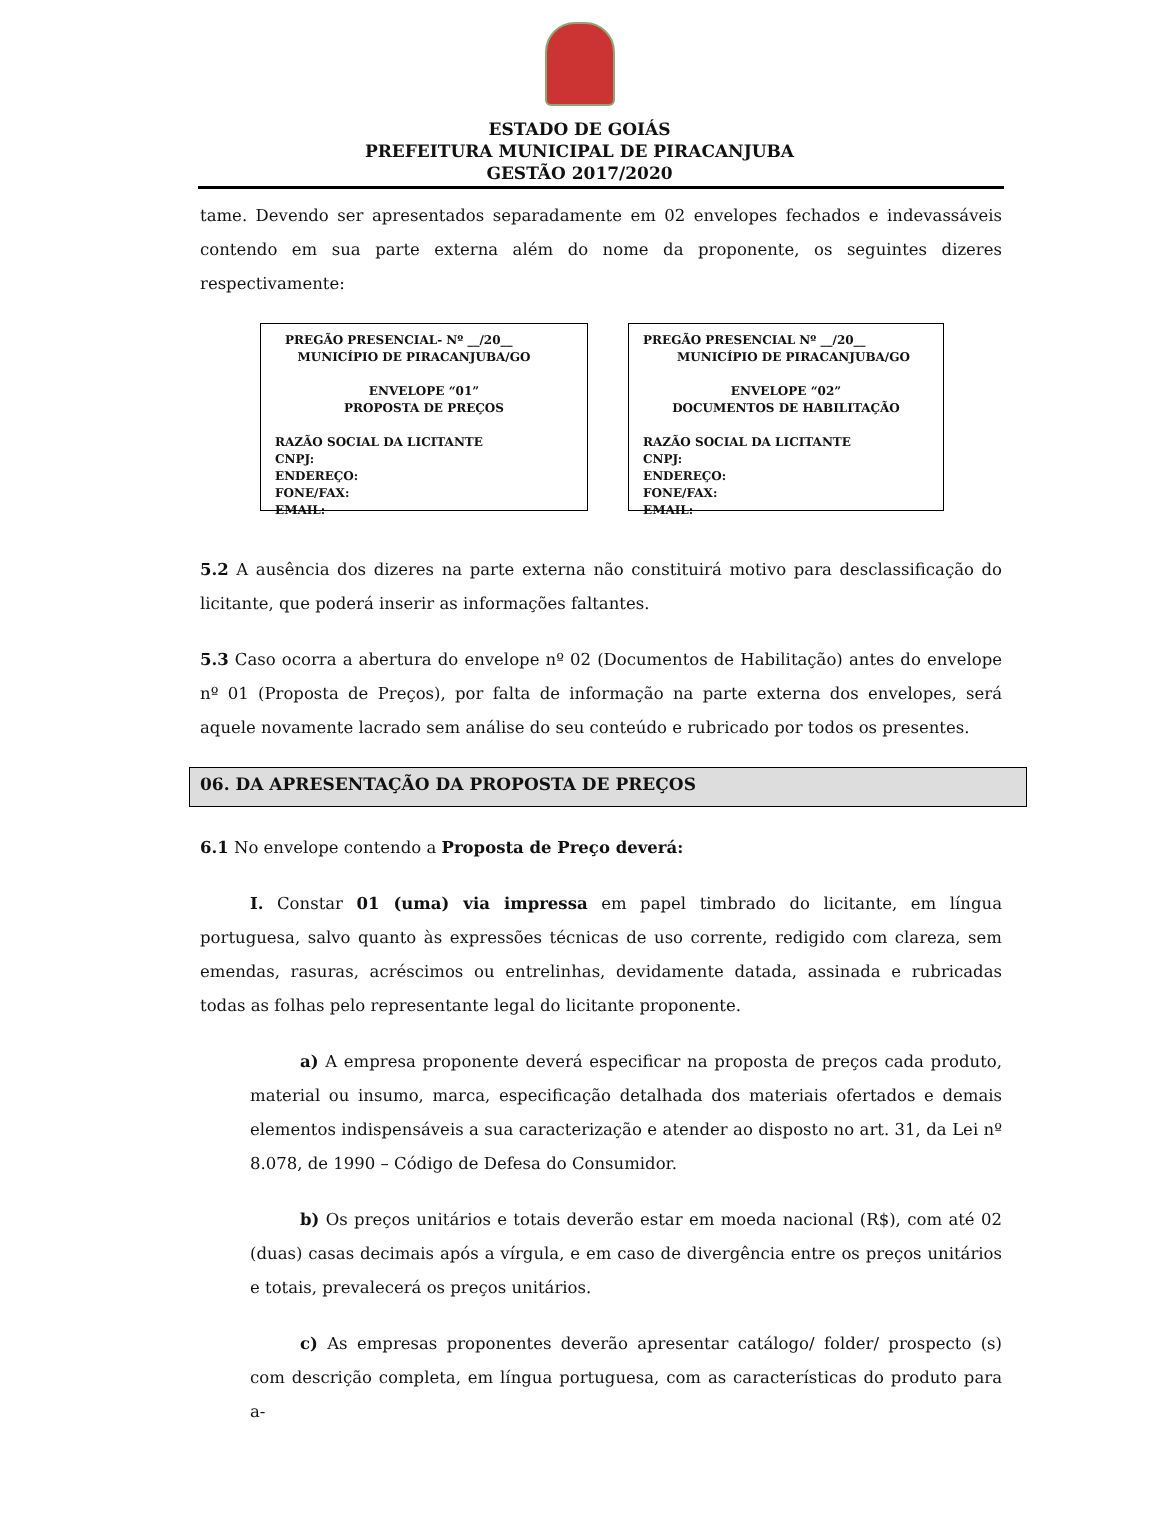ESTADO DE GOIÁS
PREFEITURA MUNICIPAL DE PIRACANJUBA
GESTÃO 2017/2020
tame. Devendo ser apresentados separadamente em 02 envelopes fechados e indevassáveis contendo em sua parte externa além do nome da proponente, os seguintes dizeres respectivamente:
PREGÃO PRESENCIAL- Nº __/20__
MUNICÍPIO DE PIRACANJUBA/GO
ENVELOPE “01”
PROPOSTA DE PREÇOS
RAZÃO SOCIAL DA LICITANTE
CNPJ:
ENDEREÇO:
FONE/FAX:
EMAIL:
PREGÃO PRESENCIAL Nº __/20__
MUNICÍPIO DE PIRACANJUBA/GO
ENVELOPE “02”
DOCUMENTOS DE HABILITAÇÃO
RAZÃO SOCIAL DA LICITANTE
CNPJ:
ENDEREÇO:
FONE/FAX:
EMAIL:
5.2 A ausência dos dizeres na parte externa não constituirá motivo para desclassificação do licitante, que poderá inserir as informações faltantes.
5.3 Caso ocorra a abertura do envelope nº 02 (Documentos de Habilitação) antes do envelope nº 01 (Proposta de Preços), por falta de informação na parte externa dos envelopes, será aquele novamente lacrado sem análise do seu conteúdo e rubricado por todos os presentes.
06. DA APRESENTAÇÃO DA PROPOSTA DE PREÇOS
6.1 No envelope contendo a Proposta de Preço deverá:
I. Constar 01 (uma) via impressa em papel timbrado do licitante, em língua portuguesa, salvo quanto às expressões técnicas de uso corrente, redigido com clareza, sem emendas, rasuras, acréscimos ou entrelinhas, devidamente datada, assinada e rubricadas todas as folhas pelo representante legal do licitante proponente.
a) A empresa proponente deverá especificar na proposta de preços cada produto, material ou insumo, marca, especificação detalhada dos materiais ofertados e demais elementos indispensáveis a sua caracterização e atender ao disposto no art. 31, da Lei nº 8.078, de 1990 – Código de Defesa do Consumidor.
b) Os preços unitários e totais deverão estar em moeda nacional (R$), com até 02 (duas) casas decimais após a vírgula, e em caso de divergência entre os preços unitários e totais, prevalecerá os preços unitários.
c) As empresas proponentes deverão apresentar catálogo/ folder/ prospecto (s) com descrição completa, em língua portuguesa, com as características do produto para a-